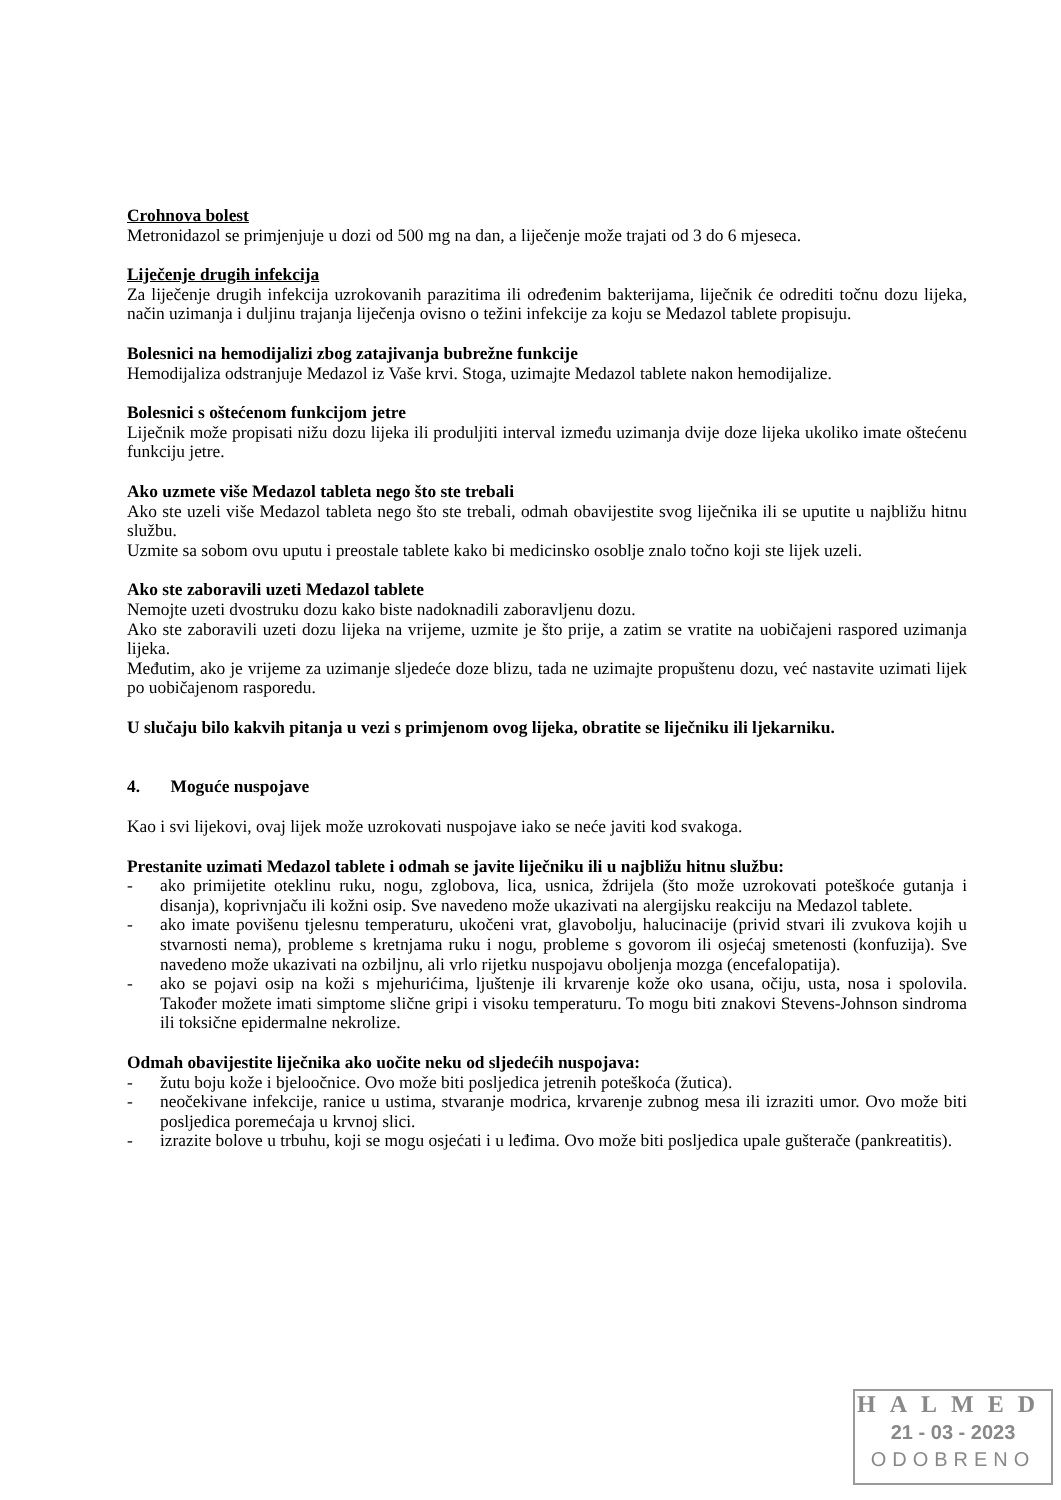Crohnova bolest
Metronidazol se primjenjuje u dozi od 500 mg na dan, a liječenje može trajati od 3 do 6 mjeseca.
Liječenje drugih infekcija
Za liječenje drugih infekcija uzrokovanih parazitima ili određenim bakterijama, liječnik će odrediti točnu dozu lijeka, način uzimanja i duljinu trajanja liječenja ovisno o težini infekcije za koju se Medazol tablete propisuju.
Bolesnici na hemodijalizi zbog zatajivanja bubrežne funkcije
Hemodijaliza odstranjuje Medazol iz Vaše krvi. Stoga, uzimajte Medazol tablete nakon hemodijalize.
Bolesnici s oštećenom funkcijom jetre
Liječnik može propisati nižu dozu lijeka ili produljiti interval između uzimanja dvije doze lijeka ukoliko imate oštećenu funkciju jetre.
Ako uzmete više Medazol tableta nego što ste trebali
Ako ste uzeli više Medazol tableta nego što ste trebali, odmah obavijestite svog liječnika ili se uputite u najbližu hitnu službu.
Uzmite sa sobom ovu uputu i preostale tablete kako bi medicinsko osoblje znalo točno koji ste lijek uzeli.
Ako ste zaboravili uzeti Medazol tablete
Nemojte uzeti dvostruku dozu kako biste nadoknadili zaboravljenu dozu.
Ako ste zaboravili uzeti dozu lijeka na vrijeme, uzmite je što prije, a zatim se vratite na uobičajeni raspored uzimanja lijeka.
Međutim, ako je vrijeme za uzimanje sljedeće doze blizu, tada ne uzimajte propuštenu dozu, već nastavite uzimati lijek po uobičajenom rasporedu.
U slučaju bilo kakvih pitanja u vezi s primjenom ovog lijeka, obratite se liječniku ili ljekarniku.
4. Moguće nuspojave
Kao i svi lijekovi, ovaj lijek može uzrokovati nuspojave iako se neće javiti kod svakoga.
Prestanite uzimati Medazol tablete i odmah se javite liječniku ili u najbližu hitnu službu:
- ako primijetite oteklinu ruku, nogu, zglobova, lica, usnica, ždrijela (što može uzrokovati poteškoće gutanja i disanja), koprivnjaču ili kožni osip. Sve navedeno može ukazivati na alergijsku reakciju na Medazol tablete.
- ako imate povišenu tjelesnu temperaturu, ukočeni vrat, glavobolju, halucinacije (privid stvari ili zvukova kojih u stvarnosti nema), probleme s kretnjama ruku i nogu, probleme s govorom ili osjećaj smetenosti (konfuzija). Sve navedeno može ukazivati na ozbiljnu, ali vrlo rijetku nuspojavu oboljenja mozga (encefalopatija).
- ako se pojavi osip na koži s mjehurićima, ljuštenje ili krvarenje kože oko usana, očiju, usta, nosa i spolovila. Također možete imati simptome slične gripi i visoku temperaturu. To mogu biti znakovi Stevens-Johnson sindroma ili toksične epidermalne nekrolize.
Odmah obavijestite liječnika ako uočite neku od sljedećih nuspojava:
- žutu boju kože i bjeloočnice. Ovo može biti posljedica jetrenih poteškoća (žutica).
- neočekivane infekcije, ranice u ustima, stvaranje modrica, krvarenje zubnog mesa ili izraziti umor. Ovo može biti posljedica poremećaja u krvnoj slici.
- izrazite bolove u trbuhu, koji se mogu osjećati i u leđima. Ovo može biti posljedica upale gušterače (pankreatitis).
HALMED
21 - 03 - 2023
ODOBRENO